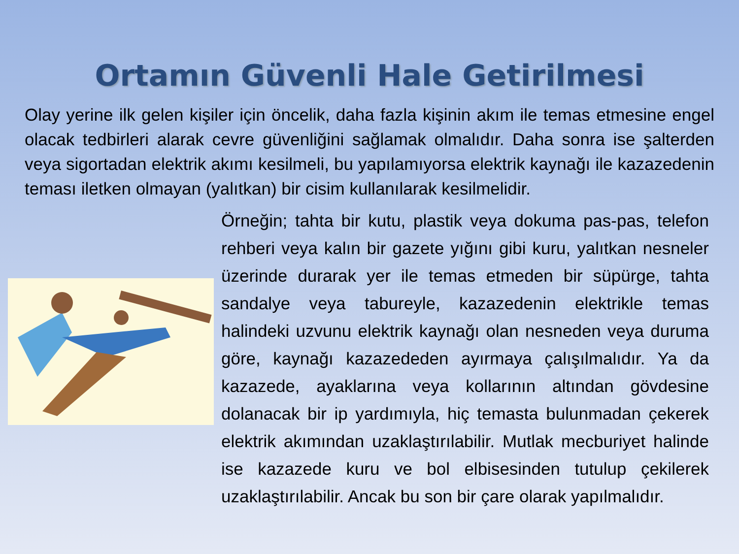Ortamın Güvenli Hale Getirilmesi
Olay yerine ilk gelen kişiler için öncelik, daha fazla kişinin akım ile temas etmesine engel olacak tedbirleri alarak cevre güvenliğini sağlamak olmalıdır. Daha sonra ise şalterden veya sigortadan elektrik akımı kesilmeli, bu yapılamıyorsa elektrik kaynağı ile kazazedenin teması iletken olmayan (yalıtkan) bir cisim kullanılarak kesilmelidir.
Örneğin; tahta bir kutu, plastik veya dokuma pas-pas, telefon rehberi veya kalın bir gazete yığını gibi kuru, yalıtkan nesneler üzerinde durarak yer ile temas etmeden bir süpürge, tahta sandalye veya tabureyle, kazazedenin elektrikle temas halindeki uzvunu elektrik kaynağı olan nesneden veya duruma göre, kaynağı kazazededen ayırmaya çalışılmalıdır. Ya da kazazede, ayaklarına veya kollarının altından gövdesine dolanacak bir ip yardımıyla, hiç temasta bulunmadan çekerek elektrik akımından uzaklaştırılabilir. Mutlak mecburiyet halinde ise kazazede kuru ve bol elbisesinden tutulup çekilerek uzaklaştırılabilir. Ancak bu son bir çare olarak yapılmalıdır.